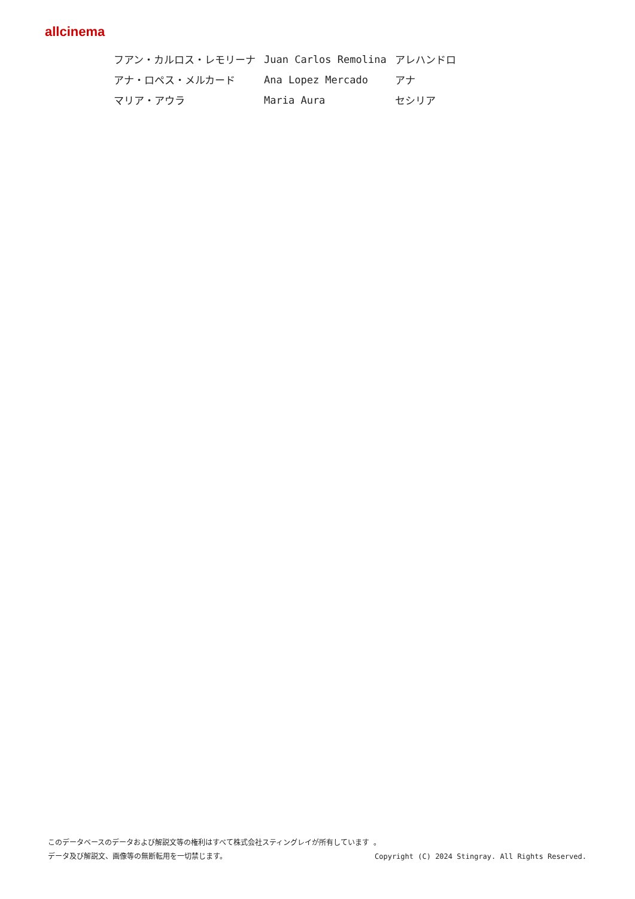allcinema
| フアン・カルロス・レモリーナ | Juan Carlos Remolina | アレハンドロ |
| アナ・ロペス・メルカード | Ana Lopez Mercado | アナ |
| マリア・アウラ | Maria Aura | セシリア |
このデータベースのデータおよび解説文等の権利はすべて株式会社スティングレイが所有しています 。
データ及び解説文、画像等の無断転用を一切禁じます。 Copyright (C) 2024 Stingray. All Rights Reserved.